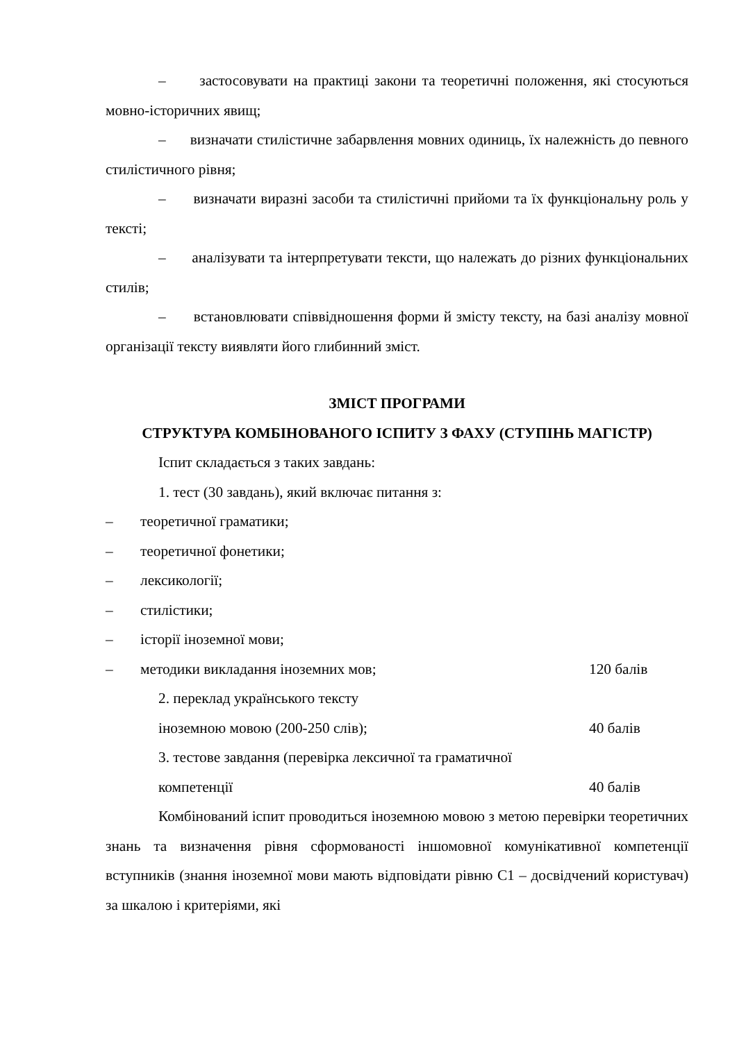– застосовувати на практиці закони та теоретичні положення, які стосуються мовно-історичних явищ;
– визначати стилістичне забарвлення мовних одиниць, їх належність до певного стилістичного рівня;
– визначати виразні засоби та стилістичні прийоми та їх функціональну роль у тексті;
– аналізувати та інтерпретувати тексти, що належать до різних функціональних стилів;
– встановлювати співвідношення форми й змісту тексту, на базі аналізу мовної організації тексту виявляти його глибинний зміст.
ЗМІСТ ПРОГРАМИ
СТРУКТУРА КОМБІНОВАНОГО ІСПИТУ З ФАХУ (СТУПІНЬ МАГІСТР)
Іспит складається з таких завдань:
1. тест (30 завдань), який включає питання з:
– теоретичної граматики;
– теоретичної фонетики;
– лексикології;
– стилістики;
– історії іноземної мови;
– методики викладання іноземних мов; 120 балів
2. переклад українського тексту
іноземною мовою (200-250 слів); 40 балів
3. тестове завдання (перевірка лексичної та граматичної
компетенції 40 балів
Комбінований іспит проводиться іноземною мовою з метою перевірки теоретичних знань та визначення рівня сформованості іншомовної комунікативної компетенції вступників (знання іноземної мови мають відповідати рівню С1 – досвідчений користувач) за шкалою і критеріями, які